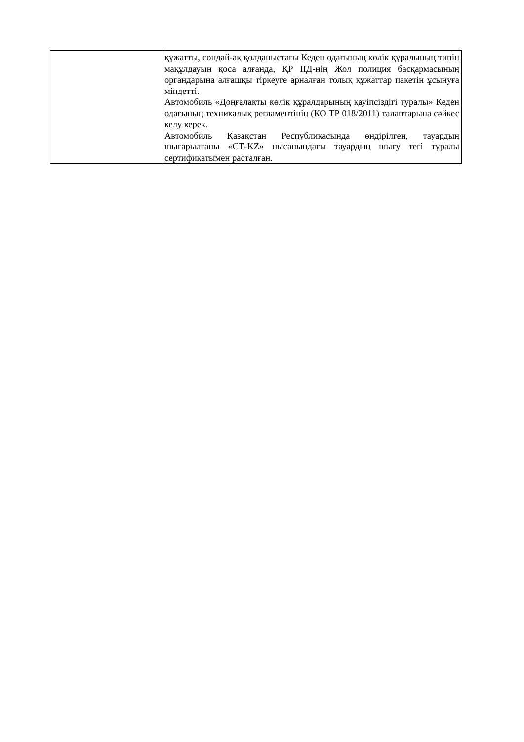| | құжатты, сондай-ақ қолданыстағы Кеден одағының көлік құралының типін мақұлдауын қоса алғанда, ҚР ІІД-нің Жол полиция басқармасының органдарына алғашқы тіркеуге арналған толық құжаттар пакетін ұсынуға міндетті. Автомобиль «Доңғалақты көлік құралдарының қауіпсіздігі туралы» Кеден одағының техникалық регламентінің (КО ТР 018/2011) талаптарына сәйкес келу керек. Автомобиль Қазақстан Республикасында өндірілген, тауардың шығарылғаны «СТ-KZ» нысанындағы тауардың шығу тегі туралы сертификатымен расталған. |